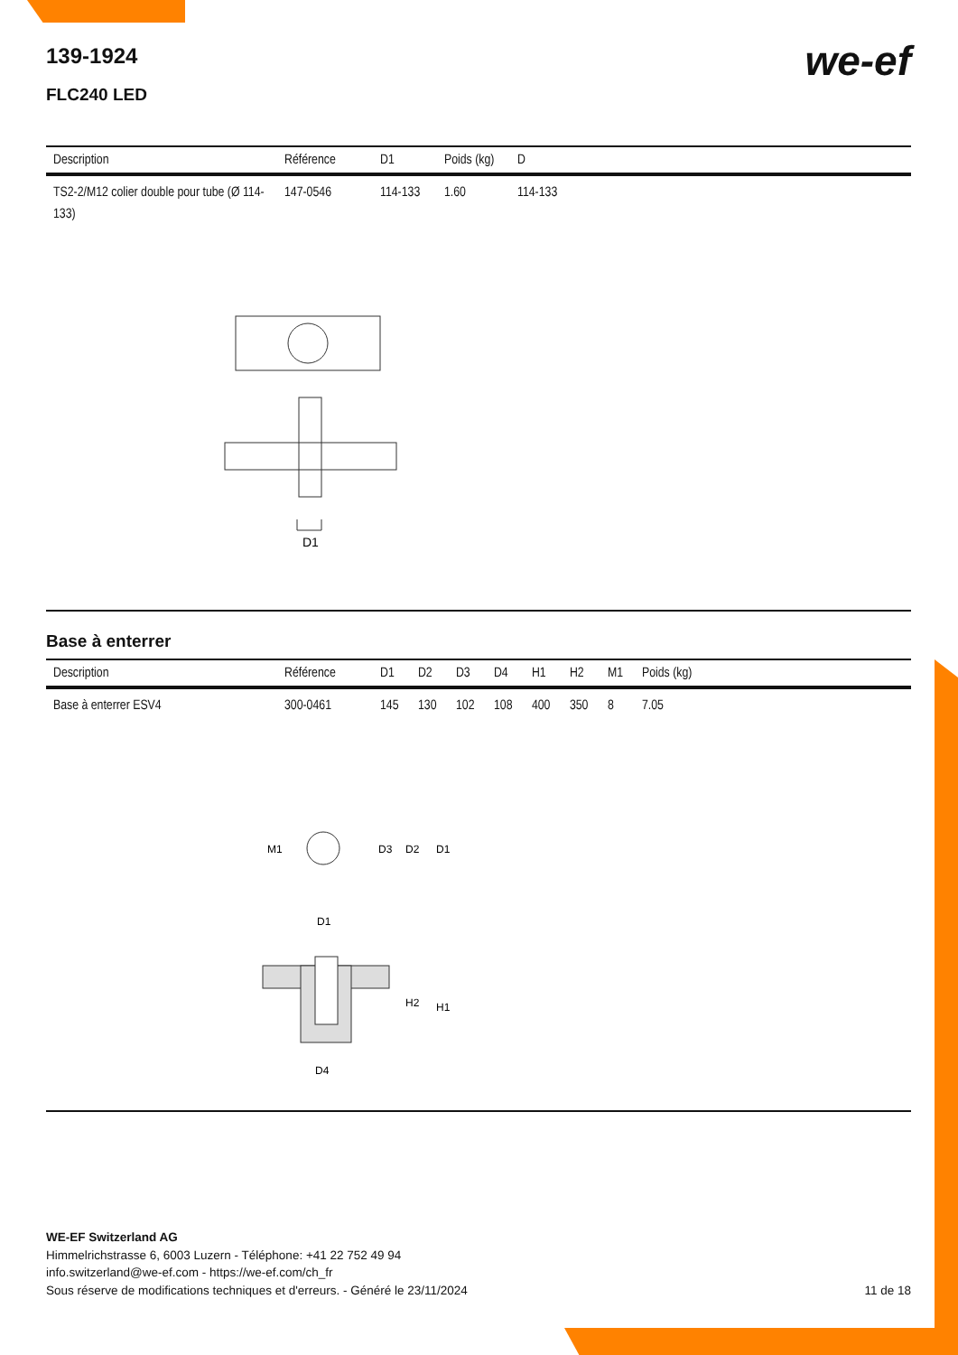139-1924
we-ef
FLC240 LED
| Description | Référence | D1 | Poids (kg) | D |
| --- | --- | --- | --- | --- |
| TS2-2/M12 colier double pour tube (Ø 114-133) | 147-0546 | 114-133 | 1.60 | 114-133 |
D1
Base à enterrer
| Description | Référence | D1 | D2 | D3 | D4 | H1 | H2 | M1 | Poids (kg) |
| --- | --- | --- | --- | --- | --- | --- | --- | --- | --- |
| Base à enterrer ESV4 | 300-0461 | 145 | 130 | 102 | 108 | 400 | 350 | 8 | 7.05 |
M1
D3
D2
D1
D1
H2
H1
D4
WE-EF Switzerland AG
Himmelrichstrasse 6, 6003 Luzern - Téléphone: +41 22 752 49 94
info.switzerland@we-ef.com - https://we-ef.com/ch_fr
Sous réserve de modifications techniques et d'erreurs. - Généré le 23/11/2024 11 de 18